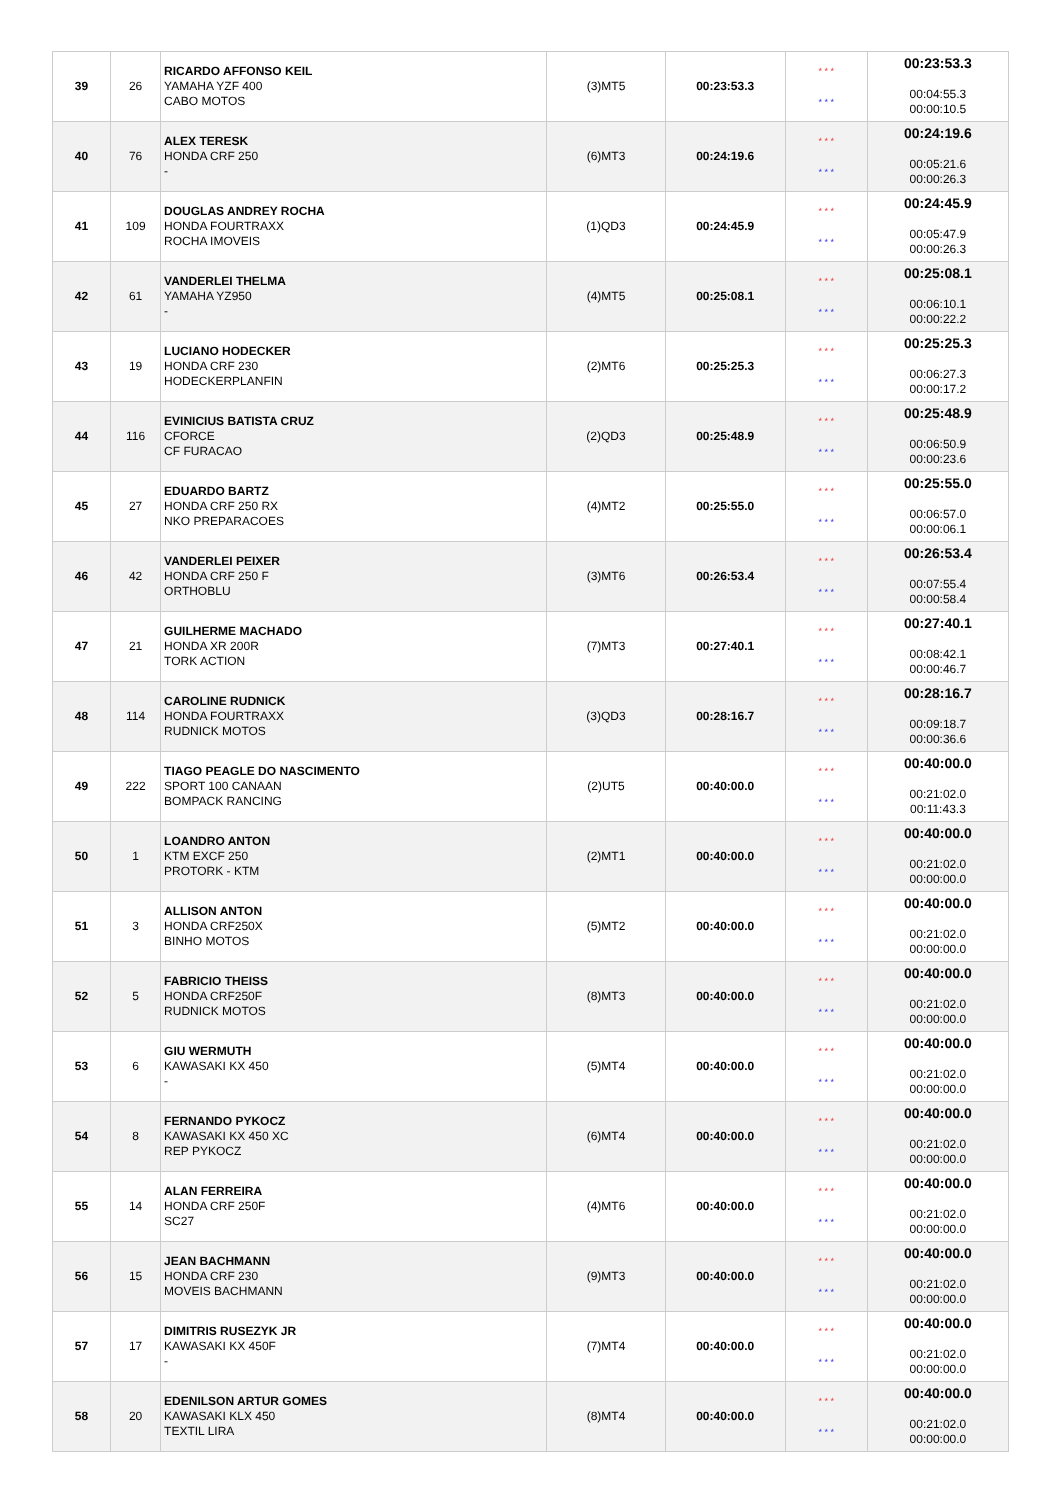| 39 | 26 | RICARDO AFFONSO KEIL YAMAHA YZF 400 CABO MOTOS | (3)MT5 | 00:23:53.3 | * * * * * * | 00:23:53.3 00:04:55.3 00:00:10.5 |
| 40 | 76 | ALEX TERESK HONDA CRF 250 - | (6)MT3 | 00:24:19.6 | * * * * * * | 00:24:19.6 00:05:21.6 00:00:26.3 |
| 41 | 109 | DOUGLAS ANDREY ROCHA HONDA FOURTRAXX ROCHA IMOVEIS | (1)QD3 | 00:24:45.9 | * * * * * * | 00:24:45.9 00:05:47.9 00:00:26.3 |
| 42 | 61 | VANDERLEI THELMA YAMAHA YZ950 - | (4)MT5 | 00:25:08.1 | * * * * * * | 00:25:08.1 00:06:10.1 00:00:22.2 |
| 43 | 19 | LUCIANO HODECKER HONDA CRF 230 HODECKERPLANFIN | (2)MT6 | 00:25:25.3 | * * * * * * | 00:25:25.3 00:06:27.3 00:00:17.2 |
| 44 | 116 | EVINICIUS BATISTA CRUZ CFORCE CF FURACAO | (2)QD3 | 00:25:48.9 | * * * * * * | 00:25:48.9 00:06:50.9 00:00:23.6 |
| 45 | 27 | EDUARDO BARTZ HONDA CRF 250 RX NKO PREPARACOES | (4)MT2 | 00:25:55.0 | * * * * * * | 00:25:55.0 00:06:57.0 00:00:06.1 |
| 46 | 42 | VANDERLEI PEIXER HONDA CRF 250 F ORTHOBLU | (3)MT6 | 00:26:53.4 | * * * * * * | 00:26:53.4 00:07:55.4 00:00:58.4 |
| 47 | 21 | GUILHERME MACHADO HONDA XR 200R TORK ACTION | (7)MT3 | 00:27:40.1 | * * * * * * | 00:27:40.1 00:08:42.1 00:00:46.7 |
| 48 | 114 | CAROLINE RUDNICK HONDA FOURTRAXX RUDNICK MOTOS | (3)QD3 | 00:28:16.7 | * * * * * * | 00:28:16.7 00:09:18.7 00:00:36.6 |
| 49 | 222 | TIAGO PEAGLE DO NASCIMENTO SPORT 100 CANAAN BOMPACK RANCING | (2)UT5 | 00:40:00.0 | * * * * * * | 00:40:00.0 00:21:02.0 00:11:43.3 |
| 50 | 1 | LOANDRO ANTON KTM EXCF 250 PROTORK - KTM | (2)MT1 | 00:40:00.0 | * * * * * * | 00:40:00.0 00:21:02.0 00:00:00.0 |
| 51 | 3 | ALLISON ANTON HONDA CRF250X BINHO MOTOS | (5)MT2 | 00:40:00.0 | * * * * * * | 00:40:00.0 00:21:02.0 00:00:00.0 |
| 52 | 5 | FABRICIO THEISS HONDA CRF250F RUDNICK MOTOS | (8)MT3 | 00:40:00.0 | * * * * * * | 00:40:00.0 00:21:02.0 00:00:00.0 |
| 53 | 6 | GIU WERMUTH KAWASAKI KX 450 - | (5)MT4 | 00:40:00.0 | * * * * * * | 00:40:00.0 00:21:02.0 00:00:00.0 |
| 54 | 8 | FERNANDO PYKOCZ KAWASAKI KX 450 XC REP PYKOCZ | (6)MT4 | 00:40:00.0 | * * * * * * | 00:40:00.0 00:21:02.0 00:00:00.0 |
| 55 | 14 | ALAN FERREIRA HONDA CRF 250F SC27 | (4)MT6 | 00:40:00.0 | * * * * * * | 00:40:00.0 00:21:02.0 00:00:00.0 |
| 56 | 15 | JEAN BACHMANN HONDA CRF 230 MOVEIS BACHMANN | (9)MT3 | 00:40:00.0 | * * * * * * | 00:40:00.0 00:21:02.0 00:00:00.0 |
| 57 | 17 | DIMITRIS RUSEZYK JR KAWASAKI KX 450F - | (7)MT4 | 00:40:00.0 | * * * * * * | 00:40:00.0 00:21:02.0 00:00:00.0 |
| 58 | 20 | EDENILSON ARTUR GOMES KAWASAKI KLX 450 TEXTIL LIRA | (8)MT4 | 00:40:00.0 | * * * * * * | 00:40:00.0 00:21:02.0 00:00:00.0 |